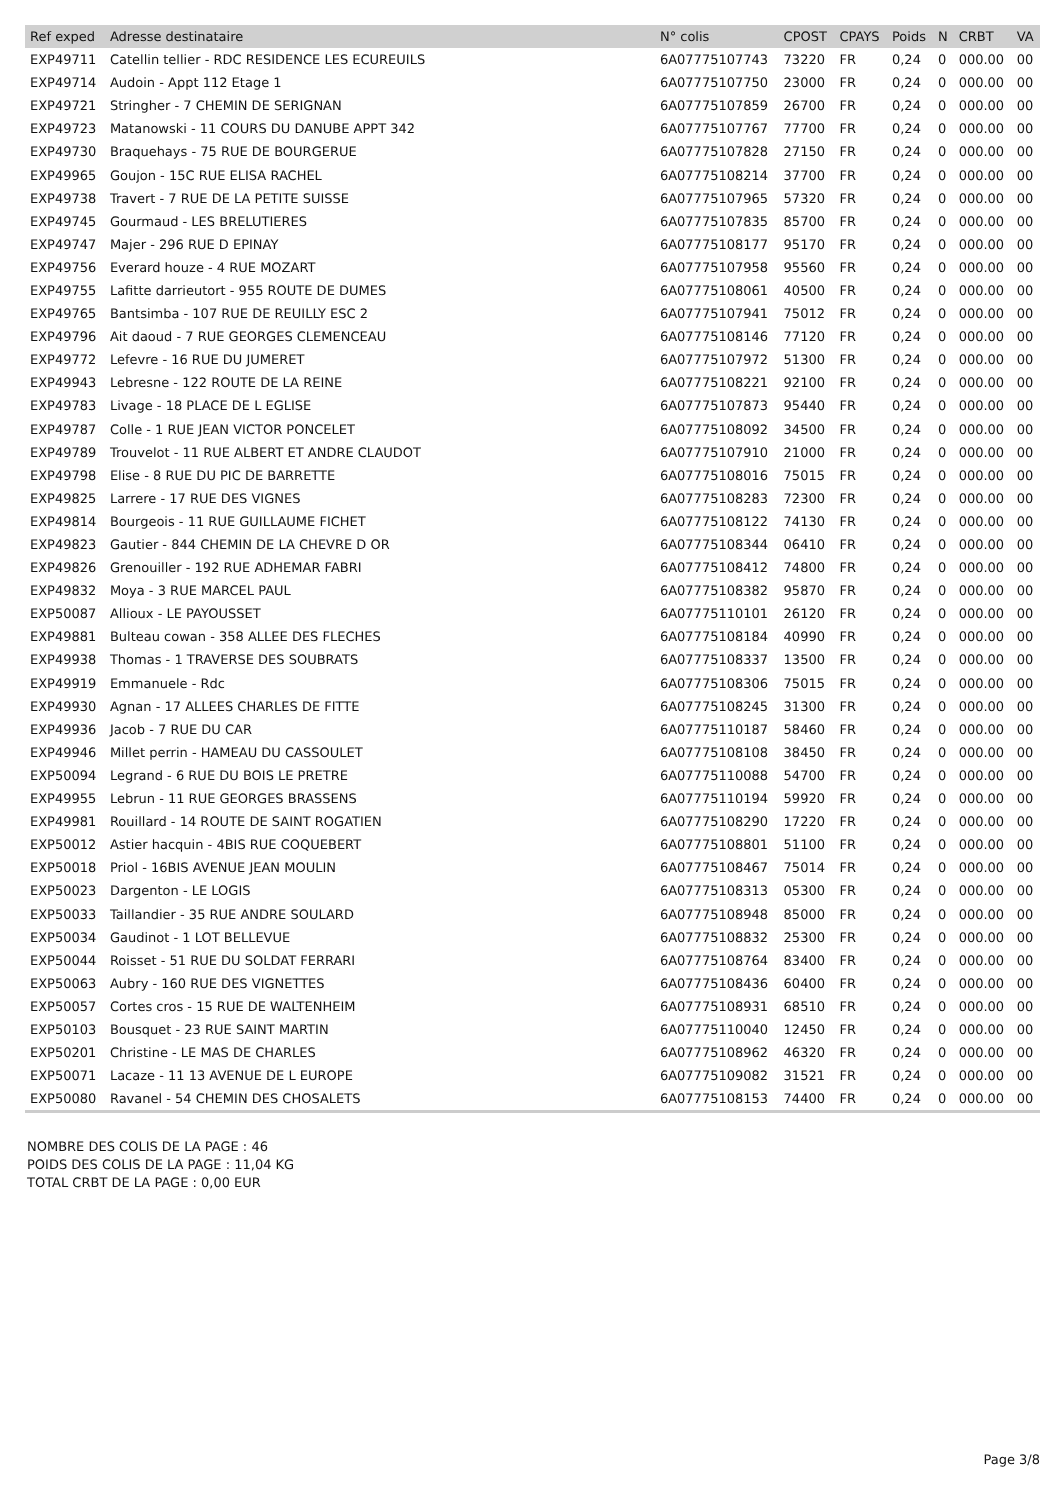| Ref exped | Adresse destinataire | N° colis | CPOST | CPAYS | Poids | N | CRBT | VA |
| --- | --- | --- | --- | --- | --- | --- | --- | --- |
| EXP49711 | Catellin tellier - RDC RESIDENCE LES ECUREUILS | 6A07775107743 | 73220 | FR | 0,24 | 0 | 000.00 | 00 |
| EXP49714 | Audoin - Appt 112 Etage 1 | 6A07775107750 | 23000 | FR | 0,24 | 0 | 000.00 | 00 |
| EXP49721 | Stringher - 7 CHEMIN DE SERIGNAN | 6A07775107859 | 26700 | FR | 0,24 | 0 | 000.00 | 00 |
| EXP49723 | Matanowski - 11 COURS DU DANUBE APPT 342 | 6A07775107767 | 77700 | FR | 0,24 | 0 | 000.00 | 00 |
| EXP49730 | Braquehays - 75 RUE DE BOURGERUE | 6A07775107828 | 27150 | FR | 0,24 | 0 | 000.00 | 00 |
| EXP49965 | Goujon - 15C RUE ELISA RACHEL | 6A07775108214 | 37700 | FR | 0,24 | 0 | 000.00 | 00 |
| EXP49738 | Travert - 7 RUE DE LA PETITE SUISSE | 6A07775107965 | 57320 | FR | 0,24 | 0 | 000.00 | 00 |
| EXP49745 | Gourmaud - LES BRELUTIERES | 6A07775107835 | 85700 | FR | 0,24 | 0 | 000.00 | 00 |
| EXP49747 | Majer - 296 RUE D EPINAY | 6A07775108177 | 95170 | FR | 0,24 | 0 | 000.00 | 00 |
| EXP49756 | Everard houze - 4 RUE MOZART | 6A07775107958 | 95560 | FR | 0,24 | 0 | 000.00 | 00 |
| EXP49755 | Lafitte darrieutort - 955 ROUTE DE DUMES | 6A07775108061 | 40500 | FR | 0,24 | 0 | 000.00 | 00 |
| EXP49765 | Bantsimba - 107 RUE DE REUILLY ESC 2 | 6A07775107941 | 75012 | FR | 0,24 | 0 | 000.00 | 00 |
| EXP49796 | Ait daoud - 7 RUE GEORGES CLEMENCEAU | 6A07775108146 | 77120 | FR | 0,24 | 0 | 000.00 | 00 |
| EXP49772 | Lefevre - 16 RUE DU JUMERET | 6A07775107972 | 51300 | FR | 0,24 | 0 | 000.00 | 00 |
| EXP49943 | Lebresne - 122 ROUTE DE LA REINE | 6A07775108221 | 92100 | FR | 0,24 | 0 | 000.00 | 00 |
| EXP49783 | Livage - 18 PLACE DE L EGLISE | 6A07775107873 | 95440 | FR | 0,24 | 0 | 000.00 | 00 |
| EXP49787 | Colle - 1 RUE JEAN VICTOR PONCELET | 6A07775108092 | 34500 | FR | 0,24 | 0 | 000.00 | 00 |
| EXP49789 | Trouvelot - 11 RUE ALBERT ET ANDRE CLAUDOT | 6A07775107910 | 21000 | FR | 0,24 | 0 | 000.00 | 00 |
| EXP49798 | Elise - 8 RUE DU PIC DE BARRETTE | 6A07775108016 | 75015 | FR | 0,24 | 0 | 000.00 | 00 |
| EXP49825 | Larrere - 17 RUE DES VIGNES | 6A07775108283 | 72300 | FR | 0,24 | 0 | 000.00 | 00 |
| EXP49814 | Bourgeois - 11 RUE GUILLAUME FICHET | 6A07775108122 | 74130 | FR | 0,24 | 0 | 000.00 | 00 |
| EXP49823 | Gautier - 844 CHEMIN DE LA CHEVRE D OR | 6A07775108344 | 06410 | FR | 0,24 | 0 | 000.00 | 00 |
| EXP49826 | Grenouiller - 192 RUE ADHEMAR FABRI | 6A07775108412 | 74800 | FR | 0,24 | 0 | 000.00 | 00 |
| EXP49832 | Moya - 3 RUE MARCEL PAUL | 6A07775108382 | 95870 | FR | 0,24 | 0 | 000.00 | 00 |
| EXP50087 | Allioux - LE PAYOUSSET | 6A07775110101 | 26120 | FR | 0,24 | 0 | 000.00 | 00 |
| EXP49881 | Bulteau cowan - 358 ALLEE DES FLECHES | 6A07775108184 | 40990 | FR | 0,24 | 0 | 000.00 | 00 |
| EXP49938 | Thomas - 1 TRAVERSE DES SOUBRATS | 6A07775108337 | 13500 | FR | 0,24 | 0 | 000.00 | 00 |
| EXP49919 | Emmanuele - Rdc | 6A07775108306 | 75015 | FR | 0,24 | 0 | 000.00 | 00 |
| EXP49930 | Agnan - 17 ALLEES CHARLES DE FITTE | 6A07775108245 | 31300 | FR | 0,24 | 0 | 000.00 | 00 |
| EXP49936 | Jacob - 7 RUE DU CAR | 6A07775110187 | 58460 | FR | 0,24 | 0 | 000.00 | 00 |
| EXP49946 | Millet perrin - HAMEAU DU CASSOULET | 6A07775108108 | 38450 | FR | 0,24 | 0 | 000.00 | 00 |
| EXP50094 | Legrand - 6 RUE DU BOIS LE PRETRE | 6A07775110088 | 54700 | FR | 0,24 | 0 | 000.00 | 00 |
| EXP49955 | Lebrun - 11 RUE GEORGES BRASSENS | 6A07775110194 | 59920 | FR | 0,24 | 0 | 000.00 | 00 |
| EXP49981 | Rouillard - 14 ROUTE DE SAINT ROGATIEN | 6A07775108290 | 17220 | FR | 0,24 | 0 | 000.00 | 00 |
| EXP50012 | Astier hacquin - 4BIS RUE COQUEBERT | 6A07775108801 | 51100 | FR | 0,24 | 0 | 000.00 | 00 |
| EXP50018 | Priol - 16BIS AVENUE JEAN MOULIN | 6A07775108467 | 75014 | FR | 0,24 | 0 | 000.00 | 00 |
| EXP50023 | Dargenton - LE LOGIS | 6A07775108313 | 05300 | FR | 0,24 | 0 | 000.00 | 00 |
| EXP50033 | Taillandier - 35 RUE ANDRE SOULARD | 6A07775108948 | 85000 | FR | 0,24 | 0 | 000.00 | 00 |
| EXP50034 | Gaudinot - 1 LOT BELLEVUE | 6A07775108832 | 25300 | FR | 0,24 | 0 | 000.00 | 00 |
| EXP50044 | Roisset - 51 RUE DU SOLDAT FERRARI | 6A07775108764 | 83400 | FR | 0,24 | 0 | 000.00 | 00 |
| EXP50063 | Aubry - 160 RUE DES VIGNETTES | 6A07775108436 | 60400 | FR | 0,24 | 0 | 000.00 | 00 |
| EXP50057 | Cortes cros - 15 RUE DE WALTENHEIM | 6A07775108931 | 68510 | FR | 0,24 | 0 | 000.00 | 00 |
| EXP50103 | Bousquet - 23 RUE SAINT MARTIN | 6A07775110040 | 12450 | FR | 0,24 | 0 | 000.00 | 00 |
| EXP50201 | Christine - LE MAS DE CHARLES | 6A07775108962 | 46320 | FR | 0,24 | 0 | 000.00 | 00 |
| EXP50071 | Lacaze - 11 13 AVENUE DE L EUROPE | 6A07775109082 | 31521 | FR | 0,24 | 0 | 000.00 | 00 |
| EXP50080 | Ravanel - 54 CHEMIN DES CHOSALETS | 6A07775108153 | 74400 | FR | 0,24 | 0 | 000.00 | 00 |
NOMBRE DES COLIS DE LA PAGE : 46
POIDS DES COLIS DE LA PAGE : 11,04 KG
TOTAL CRBT DE LA PAGE : 0,00 EUR
Page 3/8